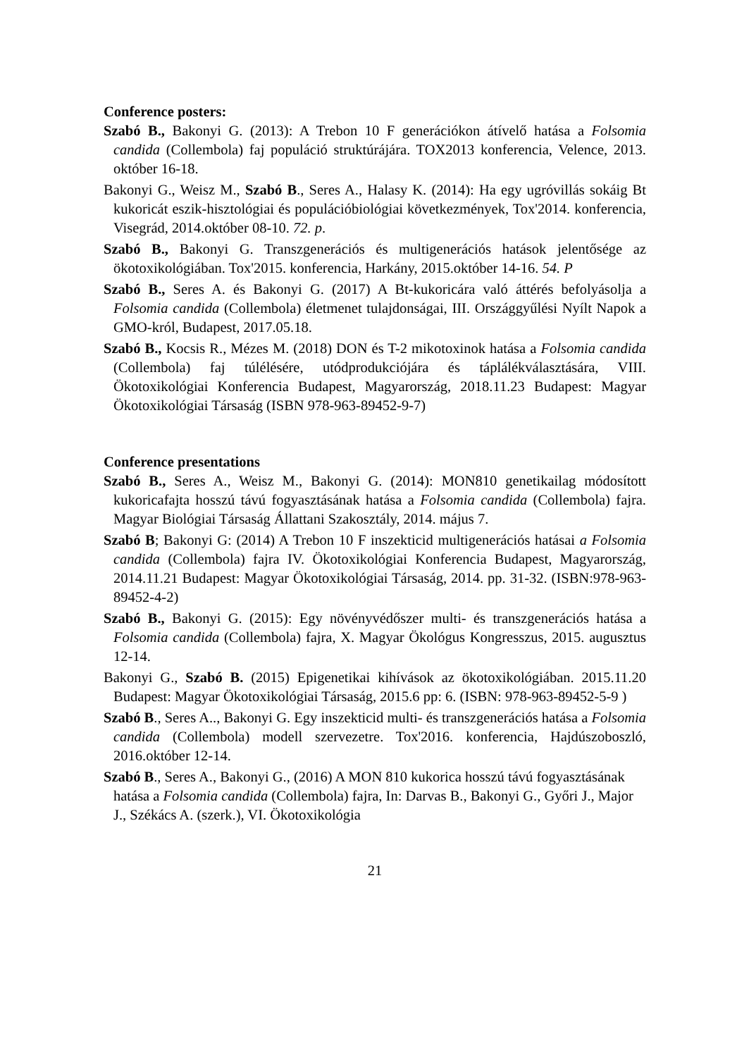Conference posters:
Szabó B., Bakonyi G. (2013): A Trebon 10 F generációkon átívelő hatása a Folsomia candida (Collembola) faj populáció struktúrájára. TOX2013 konferencia, Velence, 2013. október 16-18.
Bakonyi G., Weisz M., Szabó B., Seres A., Halasy K. (2014): Ha egy ugróvillás sokáig Bt kukoricát eszik-hisztológiai és populációbiológiai következmények, Tox'2014. konferencia, Visegrád, 2014.október 08-10. 72. p.
Szabó B., Bakonyi G. Transzgenerációs és multigenerációs hatások jelentősége az ökotoxikológiában. Tox'2015. konferencia, Harkány, 2015.október 14-16. 54. P
Szabó B., Seres A. és Bakonyi G. (2017) A Bt-kukoricára való áttérés befolyásolja a Folsomia candida (Collembola) életmenet tulajdonságai, III. Országgyűlési Nyílt Napok a GMO-król, Budapest, 2017.05.18.
Szabó B., Kocsis R., Mézes M. (2018) DON és T-2 mikotoxinok hatása a Folsomia candida (Collembola) faj túlélésére, utódprodukciójára és táplálékválasztására, VIII. Ökotoxikológiai Konferencia Budapest, Magyarország, 2018.11.23 Budapest: Magyar Ökotoxikológiai Társaság (ISBN 978-963-89452-9-7)
Conference presentations
Szabó B., Seres A., Weisz M., Bakonyi G. (2014): MON810 genetikailag módosított kukoricafajta hosszú távú fogyasztásának hatása a Folsomia candida (Collembola) fajra. Magyar Biológiai Társaság Állattani Szakosztály, 2014. május 7.
Szabó B; Bakonyi G: (2014) A Trebon 10 F inszekticid multigenerációs hatásai a Folsomia candida (Collembola) fajra IV. Ökotoxikológiai Konferencia Budapest, Magyarország, 2014.11.21 Budapest: Magyar Ökotoxikológiai Társaság, 2014. pp. 31-32. (ISBN:978-963-89452-4-2)
Szabó B., Bakonyi G. (2015): Egy növényvédőszer multi- és transzgenerációs hatása a Folsomia candida (Collembola) fajra, X. Magyar Ökológus Kongresszus, 2015. augusztus 12-14.
Bakonyi G., Szabó B. (2015) Epigenetikai kihívások az ökotoxikológiában. 2015.11.20 Budapest: Magyar Ökotoxikológiai Társaság, 2015.6 pp: 6. (ISBN: 978-963-89452-5-9 )
Szabó B., Seres A.., Bakonyi G. Egy inszekticid multi- és transzgenerációs hatása a Folsomia candida (Collembola) modell szervezetre. Tox'2016. konferencia, Hajdúszoboszló, 2016.október 12-14.
Szabó B., Seres A., Bakonyi G., (2016) A MON 810 kukorica hosszú távú fogyasztásának hatása a Folsomia candida (Collembola) fajra, In: Darvas B., Bakonyi G., Győri J., Major J., Székács A. (szerk.), VI. Ökotoxikológia
21